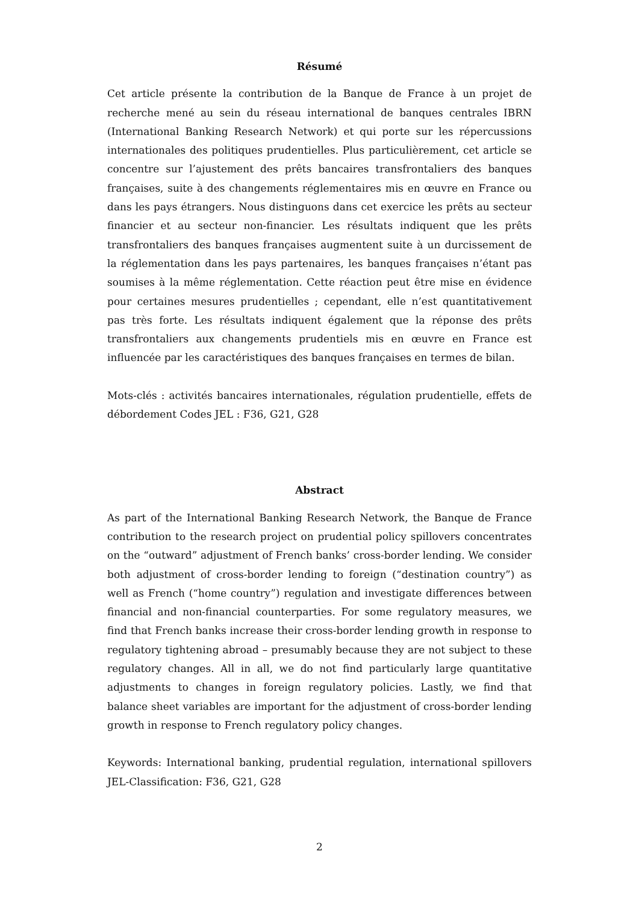Résumé
Cet article présente la contribution de la Banque de France à un projet de recherche mené au sein du réseau international de banques centrales IBRN (International Banking Research Network) et qui porte sur les répercussions internationales des politiques prudentielles. Plus particulièrement, cet article se concentre sur l’ajustement des prêts bancaires transfrontaliers des banques françaises, suite à des changements réglementaires mis en œuvre en France ou dans les pays étrangers. Nous distinguons dans cet exercice les prêts au secteur financier et au secteur non-financier. Les résultats indiquent que les prêts transfrontaliers des banques françaises augmentent suite à un durcissement de la réglementation dans les pays partenaires, les banques françaises n’étant pas soumises à la même réglementation. Cette réaction peut être mise en évidence pour certaines mesures prudentielles ; cependant, elle n’est quantitativement pas très forte. Les résultats indiquent également que la réponse des prêts transfrontaliers aux changements prudentiels mis en œuvre en France est influencée par les caractéristiques des banques françaises en termes de bilan.
Mots-clés : activités bancaires internationales, régulation prudentielle, effets de débordement Codes JEL : F36, G21, G28
Abstract
As part of the International Banking Research Network, the Banque de France contribution to the research project on prudential policy spillovers concentrates on the “outward” adjustment of French banks’ cross-border lending. We consider both adjustment of cross-border lending to foreign (“destination country”) as well as French (“home country”) regulation and investigate differences between financial and non-financial counterparties. For some regulatory measures, we find that French banks increase their cross-border lending growth in response to regulatory tightening abroad – presumably because they are not subject to these regulatory changes. All in all, we do not find particularly large quantitative adjustments to changes in foreign regulatory policies. Lastly, we find that balance sheet variables are important for the adjustment of cross-border lending growth in response to French regulatory policy changes.
Keywords: International banking, prudential regulation, international spillovers JEL-Classification: F36, G21, G28
2